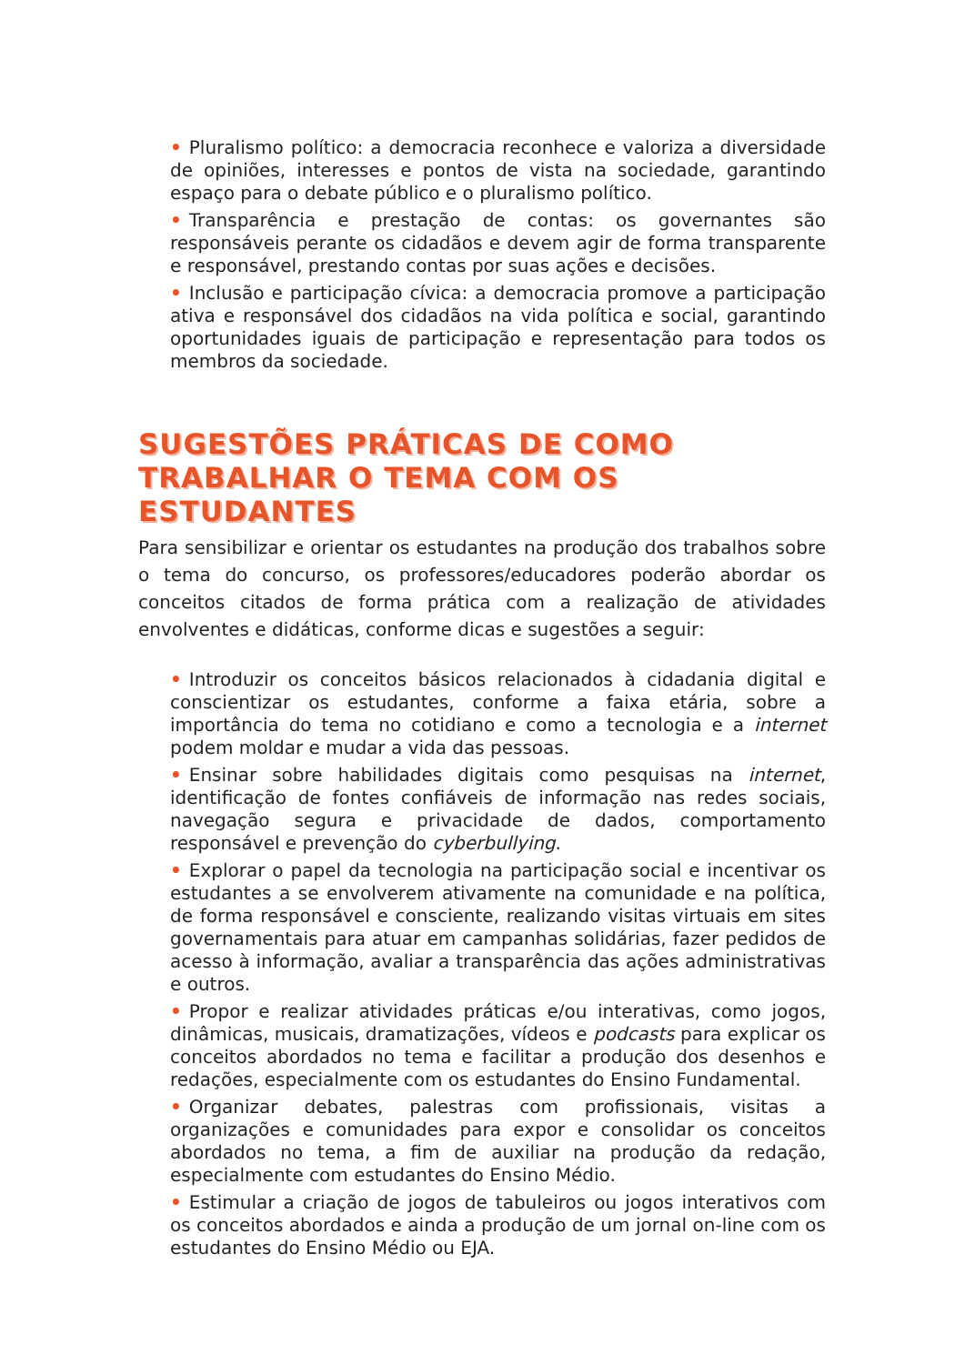• Pluralismo político: a democracia reconhece e valoriza a diversidade de opiniões, interesses e pontos de vista na sociedade, garantindo espaço para o debate público e o pluralismo político.
• Transparência e prestação de contas: os governantes são responsáveis perante os cidadãos e devem agir de forma transparente e responsável, prestando contas por suas ações e decisões.
• Inclusão e participação cívica: a democracia promove a participação ativa e responsável dos cidadãos na vida política e social, garantindo oportunidades iguais de participação e representação para todos os membros da sociedade.
SUGESTÕES PRÁTICAS DE COMO
TRABALHAR O TEMA COM OS ESTUDANTES
Para sensibilizar e orientar os estudantes na produção dos trabalhos sobre o tema do concurso, os professores/educadores poderão abordar os conceitos citados de forma prática com a realização de atividades envolventes e didáticas, conforme dicas e sugestões a seguir:
• Introduzir os conceitos básicos relacionados à cidadania digital e conscientizar os estudantes, conforme a faixa etária, sobre a importância do tema no cotidiano e como a tecnologia e a internet podem moldar e mudar a vida das pessoas.
• Ensinar sobre habilidades digitais como pesquisas na internet, identificação de fontes confiáveis de informação nas redes sociais, navegação segura e privacidade de dados, comportamento responsável e prevenção do cyberbullying.
• Explorar o papel da tecnologia na participação social e incentivar os estudantes a se envolverem ativamente na comunidade e na política, de forma responsável e consciente, realizando visitas virtuais em sites governamentais para atuar em campanhas solidárias, fazer pedidos de acesso à informação, avaliar a transparência das ações administrativas e outros.
• Propor e realizar atividades práticas e/ou interativas, como jogos, dinâmicas, musicais, dramatizações, vídeos e podcasts para explicar os conceitos abordados no tema e facilitar a produção dos desenhos e redações, especialmente com os estudantes do Ensino Fundamental.
• Organizar debates, palestras com profissionais, visitas a organizações e comunidades para expor e consolidar os conceitos abordados no tema, a fim de auxiliar na produção da redação, especialmente com estudantes do Ensino Médio.
• Estimular a criação de jogos de tabuleiros ou jogos interativos com os conceitos abordados e ainda a produção de um jornal on-line com os estudantes do Ensino Médio ou EJA.